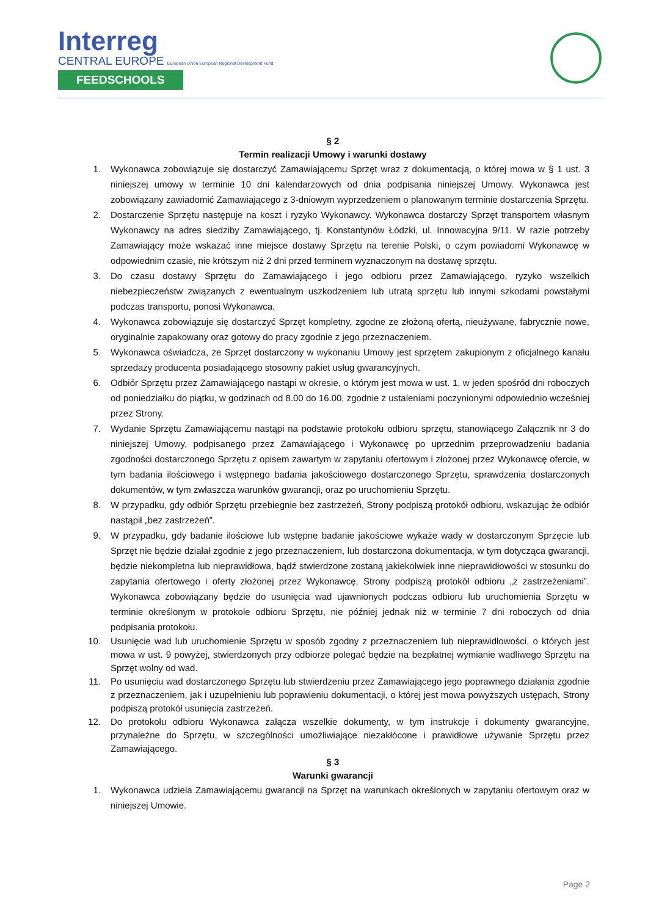Interreg
CENTRAL EUROPE European Union European Regional Development Fund
FEEDSCHOOLS
§ 2
Termin realizacji Umowy i warunki dostawy
1. Wykonawca zobowiązuje się dostarczyć Zamawiającemu Sprzęt wraz z dokumentacją, o której mowa w § 1 ust. 3 niniejszej umowy w terminie 10 dni kalendarzowych od dnia podpisania niniejszej Umowy. Wykonawca jest zobowiązany zawiadomić Zamawiającego z 3-dniowym wyprzedzeniem o planowanym terminie dostarczenia Sprzętu.
2. Dostarczenie Sprzętu następuje na koszt i ryzyko Wykonawcy. Wykonawca dostarczy Sprzęt transportem własnym Wykonawcy na adres siedziby Zamawiającego, tj. Konstantynów Łódzki, ul. Innowacyjna 9/11. W razie potrzeby Zamawiający może wskazać inne miejsce dostawy Sprzętu na terenie Polski, o czym powiadomi Wykonawcę w odpowiednim czasie, nie krótszym niż 2 dni przed terminem wyznaczonym na dostawę sprzętu.
3. Do czasu dostawy Sprzętu do Zamawiającego i jego odbioru przez Zamawiającego, ryzyko wszelkich niebezpieczeństw związanych z ewentualnym uszkodzeniem lub utratą sprzętu lub innymi szkodami powstałymi podczas transportu, ponosi Wykonawca.
4. Wykonawca zobowiązuje się dostarczyć Sprzęt kompletny, zgodne ze złożoną ofertą, nieużywane, fabrycznie nowe, oryginalnie zapakowany oraz gotowy do pracy zgodnie z jego przeznaczeniem.
5. Wykonawca oświadcza, że Sprzęt dostarczony w wykonaniu Umowy jest sprzętem zakupionym z oficjalnego kanału sprzedaży producenta posiadającego stosowny pakiet usług gwarancyjnych.
6. Odbiór Sprzętu przez Zamawiającego nastąpi w okresie, o którym jest mowa w ust. 1, w jeden spośród dni roboczych od poniedziałku do piątku, w godzinach od 8.00 do 16.00, zgodnie z ustaleniami poczynionymi odpowiednio wcześniej przez Strony.
7. Wydanie Sprzętu Zamawiającemu nastąpi na podstawie protokołu odbioru sprzętu, stanowiącego Załącznik nr 3 do niniejszej Umowy, podpisanego przez Zamawiającego i Wykonawcę po uprzednim przeprowadzeniu badania zgodności dostarczonego Sprzętu z opisem zawartym w zapytaniu ofertowym i złożonej przez Wykonawcę ofercie, w tym badania ilościowego i wstępnego badania jakościowego dostarczonego Sprzętu, sprawdzenia dostarczonych dokumentów, w tym zwłaszcza warunków gwarancji, oraz po uruchomieniu Sprzętu.
8. W przypadku, gdy odbiór Sprzętu przebiegnie bez zastrzeżeń, Strony podpiszą protokół odbioru, wskazując że odbiór nastąpił „bez zastrzeżeń”.
9. W przypadku, gdy badanie ilościowe lub wstępne badanie jakościowe wykaże wady w dostarczonym Sprzęcie lub Sprzęt nie będzie działał zgodnie z jego przeznaczeniem, lub dostarczona dokumentacja, w tym dotycząca gwarancji, będzie niekompletna lub nieprawidłowa, bądź stwierdzone zostaną jakiekolwiek inne nieprawidłowości w stosunku do zapytania ofertowego i oferty złożonej przez Wykonawcę, Strony podpiszą protokół odbioru „z zastrzeżeniami”. Wykonawca zobowiązany będzie do usunięcia wad ujawnionych podczas odbioru lub uruchomienia Sprzętu w terminie określonym w protokole odbioru Sprzętu, nie później jednak niż w terminie 7 dni roboczych od dnia podpisania protokołu.
10. Usunięcie wad lub uruchomienie Sprzętu w sposób zgodny z przeznaczeniem lub nieprawidłowości, o których jest mowa w ust. 9 powyżej, stwierdzonych przy odbiorze polegać będzie na bezpłatnej wymianie wadliwego Sprzętu na Sprzęt wolny od wad.
11. Po usunięciu wad dostarczonego Sprzętu lub stwierdzeniu przez Zamawiającego jego poprawnego działania zgodnie z przeznaczeniem, jak i uzupełnieniu lub poprawieniu dokumentacji, o której jest mowa powyższych ustępach, Strony podpiszą protokół usunięcia zastrzeżeń.
12. Do protokołu odbioru Wykonawca załącza wszelkie dokumenty, w tym instrukcje i dokumenty gwarancyjne, przynależne do Sprzętu, w szczególności umożliwiające niezakłócone i prawidłowe używanie Sprzętu przez Zamawiającego.
§ 3
Warunki gwarancji
1. Wykonawca udziela Zamawiającemu gwarancji na Sprzęt na warunkach określonych w zapytaniu ofertowym oraz w niniejszej Umowie.
Page 2